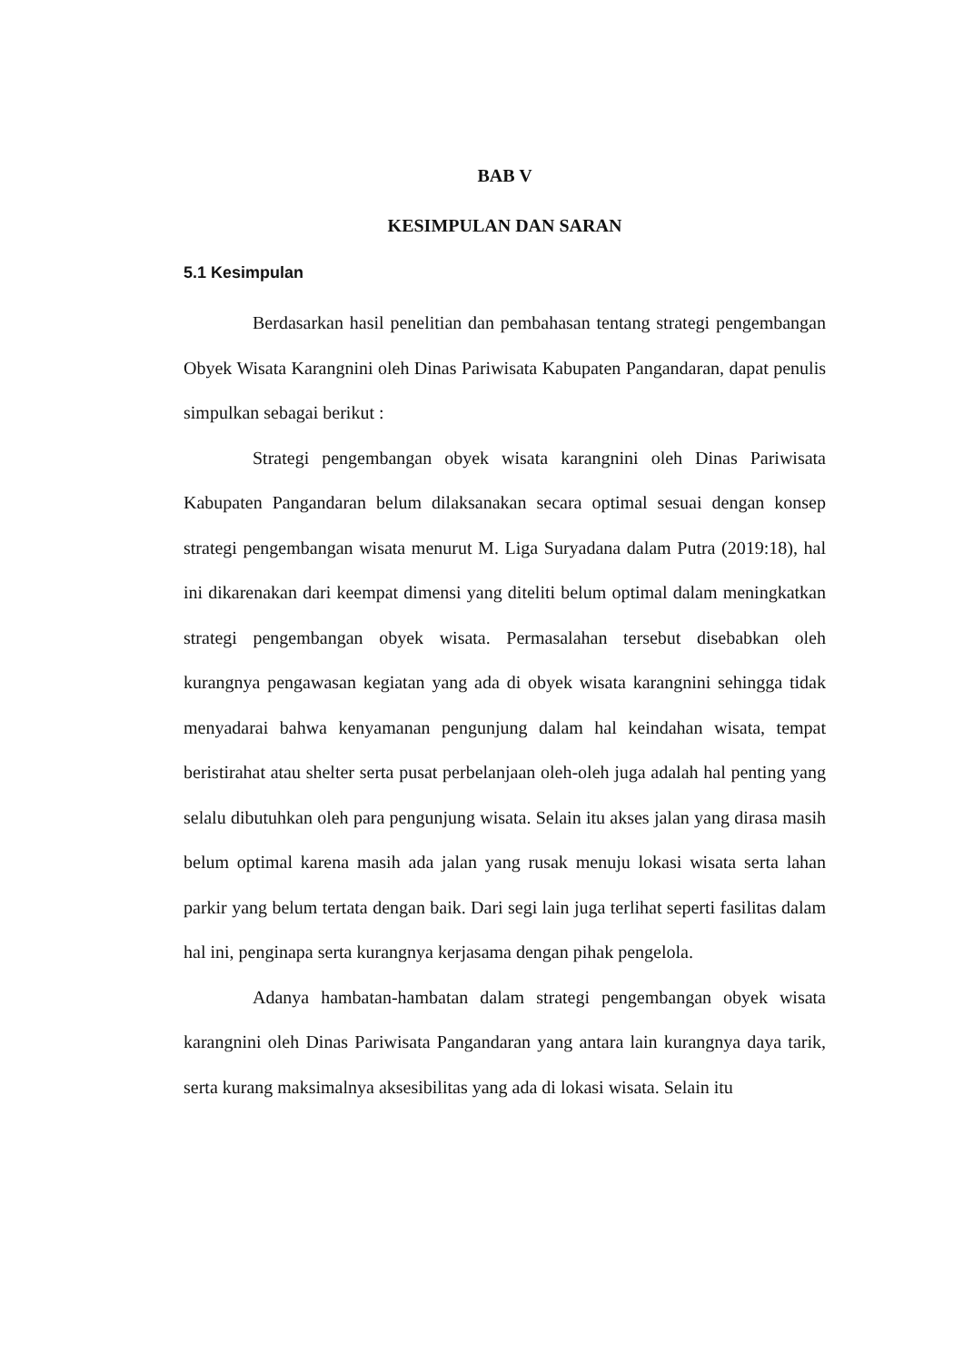BAB V
KESIMPULAN DAN SARAN
5.1 Kesimpulan
Berdasarkan hasil penelitian dan pembahasan tentang strategi pengembangan Obyek Wisata Karangnini oleh Dinas Pariwisata Kabupaten Pangandaran, dapat penulis simpulkan sebagai berikut :
Strategi pengembangan obyek wisata karangnini oleh Dinas Pariwisata Kabupaten Pangandaran belum dilaksanakan secara optimal sesuai dengan konsep strategi pengembangan wisata menurut M. Liga Suryadana dalam Putra (2019:18), hal ini dikarenakan dari keempat dimensi yang diteliti belum optimal dalam meningkatkan strategi pengembangan obyek wisata. Permasalahan tersebut disebabkan oleh kurangnya pengawasan kegiatan yang ada di obyek wisata karangnini sehingga tidak menyadarai bahwa kenyamanan pengunjung dalam hal keindahan wisata, tempat beristirahat atau shelter serta pusat perbelanjaan oleh-oleh juga adalah hal penting yang selalu dibutuhkan oleh para pengunjung wisata. Selain itu akses jalan yang dirasa masih belum optimal karena masih ada jalan yang rusak menuju lokasi wisata serta lahan parkir yang belum tertata dengan baik. Dari segi lain juga terlihat seperti fasilitas dalam hal ini, penginapa serta kurangnya kerjasama dengan pihak pengelola.
Adanya hambatan-hambatan dalam strategi pengembangan obyek wisata karangnini oleh Dinas Pariwisata Pangandaran yang antara lain kurangnya daya tarik, serta kurang maksimalnya aksesibilitas yang ada di lokasi wisata. Selain itu